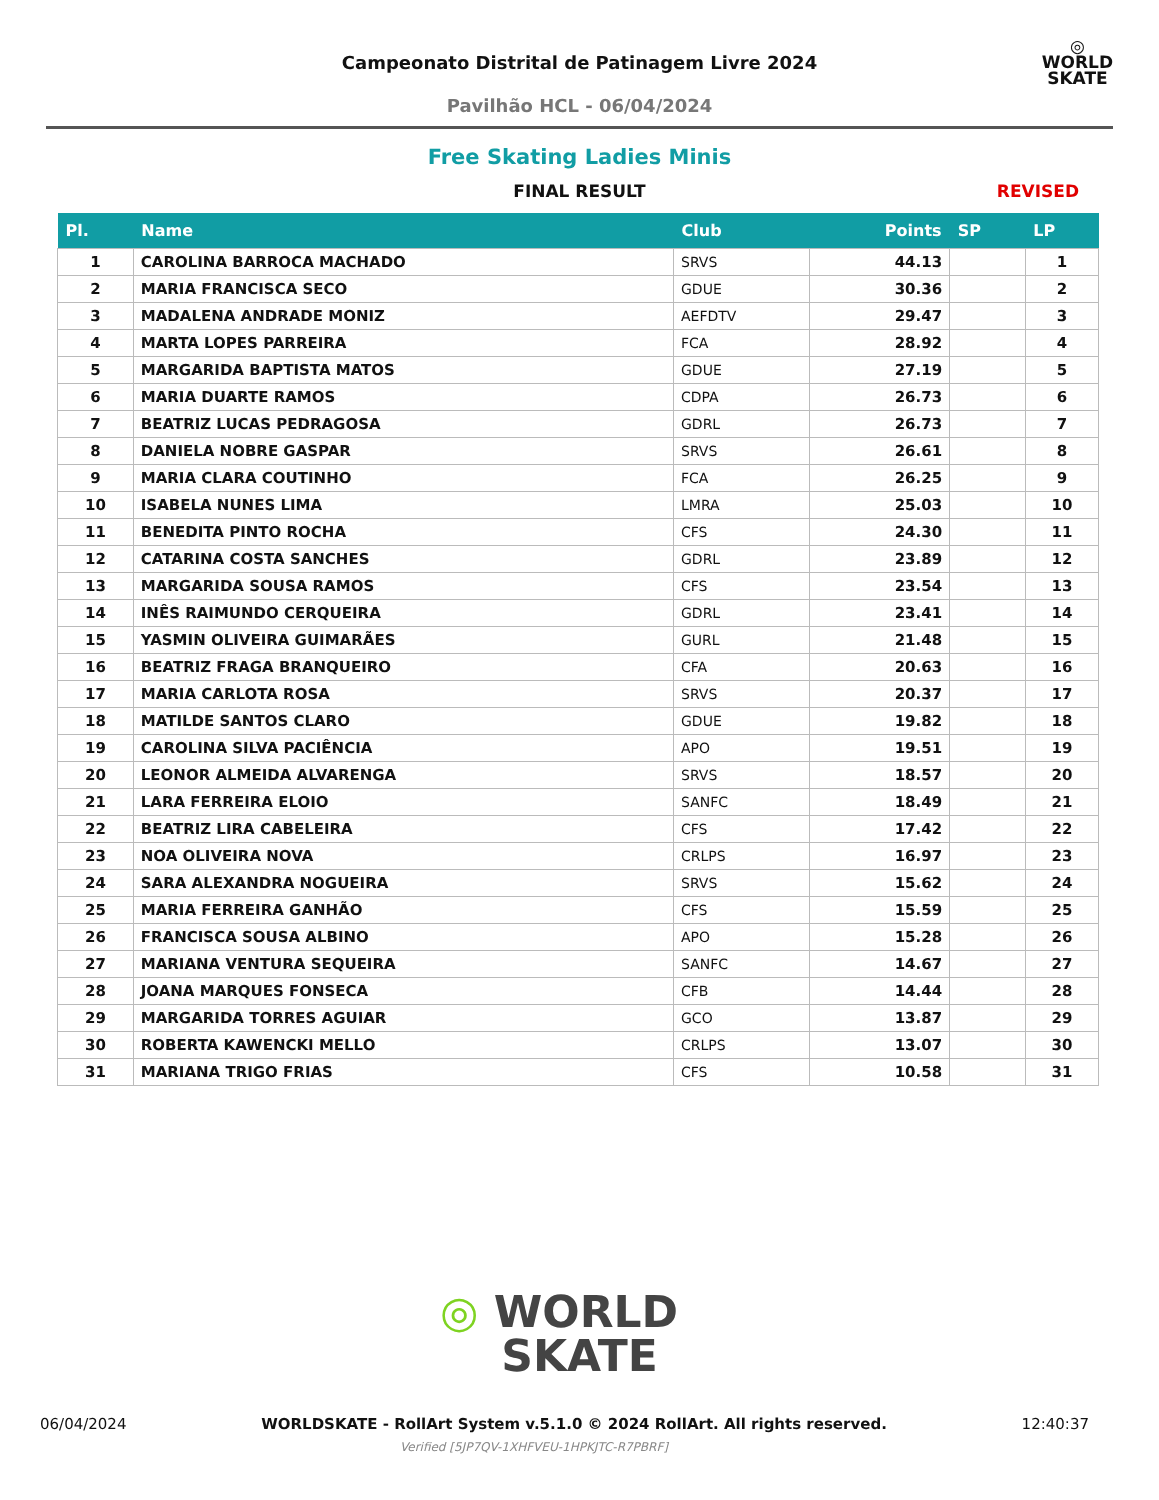Campeonato Distrital de Patinagem Livre 2024
Pavilhão HCL - 06/04/2024
◎
WORLD
SKATE
Free Skating Ladies Minis
FINAL RESULT REVISED
| Pl. | Name | Club | Points | SP | LP |
| --- | --- | --- | --- | --- | --- |
| 1 | CAROLINA BARROCA MACHADO | SRVS | 44.13 | | 1 |
| 2 | MARIA FRANCISCA SECO | GDUE | 30.36 | | 2 |
| 3 | MADALENA ANDRADE MONIZ | AEFDTV | 29.47 | | 3 |
| 4 | MARTA LOPES PARREIRA | FCA | 28.92 | | 4 |
| 5 | MARGARIDA BAPTISTA MATOS | GDUE | 27.19 | | 5 |
| 6 | MARIA DUARTE RAMOS | CDPA | 26.73 | | 6 |
| 7 | BEATRIZ LUCAS PEDRAGOSA | GDRL | 26.73 | | 7 |
| 8 | DANIELA NOBRE GASPAR | SRVS | 26.61 | | 8 |
| 9 | MARIA CLARA COUTINHO | FCA | 26.25 | | 9 |
| 10 | ISABELA NUNES LIMA | LMRA | 25.03 | | 10 |
| 11 | BENEDITA PINTO ROCHA | CFS | 24.30 | | 11 |
| 12 | CATARINA COSTA SANCHES | GDRL | 23.89 | | 12 |
| 13 | MARGARIDA SOUSA RAMOS | CFS | 23.54 | | 13 |
| 14 | INÊS RAIMUNDO CERQUEIRA | GDRL | 23.41 | | 14 |
| 15 | YASMIN OLIVEIRA GUIMARÃES | GURL | 21.48 | | 15 |
| 16 | BEATRIZ FRAGA BRANQUEIRO | CFA | 20.63 | | 16 |
| 17 | MARIA CARLOTA ROSA | SRVS | 20.37 | | 17 |
| 18 | MATILDE SANTOS CLARO | GDUE | 19.82 | | 18 |
| 19 | CAROLINA SILVA PACIÊNCIA | APO | 19.51 | | 19 |
| 20 | LEONOR ALMEIDA ALVARENGA | SRVS | 18.57 | | 20 |
| 21 | LARA FERREIRA ELOIO | SANFC | 18.49 | | 21 |
| 22 | BEATRIZ LIRA CABELEIRA | CFS | 17.42 | | 22 |
| 23 | NOA OLIVEIRA NOVA | CRLPS | 16.97 | | 23 |
| 24 | SARA ALEXANDRA NOGUEIRA | SRVS | 15.62 | | 24 |
| 25 | MARIA FERREIRA GANHÃO | CFS | 15.59 | | 25 |
| 26 | FRANCISCA SOUSA ALBINO | APO | 15.28 | | 26 |
| 27 | MARIANA VENTURA SEQUEIRA | SANFC | 14.67 | | 27 |
| 28 | JOANA MARQUES FONSECA | CFB | 14.44 | | 28 |
| 29 | MARGARIDA TORRES AGUIAR | GCO | 13.87 | | 29 |
| 30 | ROBERTA KAWENCKI MELLO | CRLPS | 13.07 | | 30 |
| 31 | MARIANA TRIGO FRIAS | CFS | 10.58 | | 31 |
◎ WORLD
SKATE
06/04/2024 WORLDSKATE - RollArt System v.5.1.0 © 2024 RollArt. All rights reserved. 12:40:37
Verified [5JP7QV-1XHFVEU-1HPKJTC-R7PBRF]